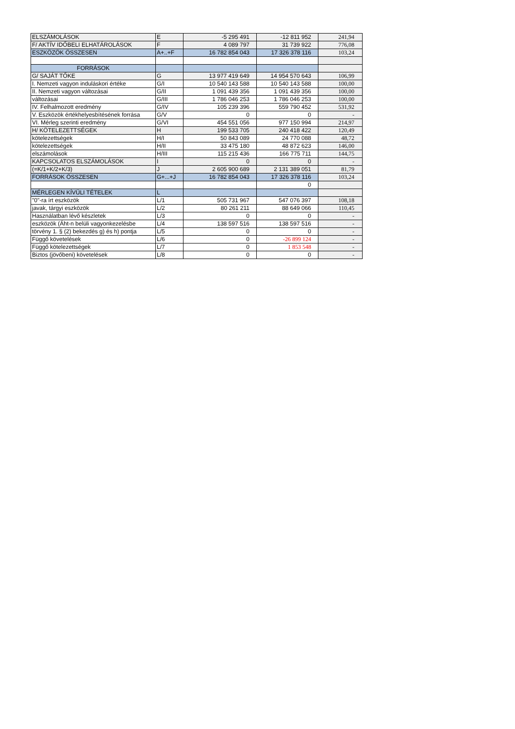| ELSZÁMOLÁSOK | E | -5 295 491 | -12 811 952 | 241,94 |
| F/ AKTÍV IDŐBELI ELHATÁROLÁSOK | F | 4 089 797 | 31 739 922 | 776,08 |
| ESZKÖZÖK ÖSSZESEN | A+..+F | 16 782 854 043 | 17 326 378 116 | 103,24 |
| FORRÁSOK | | | | |
| G/ SAJÁT TŐKE | G | 13 977 419 649 | 14 954 570 643 | 106,99 |
| I. Nemzeti vagyon induláskori értéke | G/I | 10 540 143 588 | 10 540 143 588 | 100,00 |
| II. Nemzeti vagyon változásai | G/II | 1 091 439 356 | 1 091 439 356 | 100,00 |
| változásai | G/III | 1 786 046 253 | 1 786 046 253 | 100,00 |
| IV. Felhalmozott eredmény | G/IV | 105 239 396 | 559 790 452 | 531,92 |
| V. Eszközök értékhelyesbítésének forrása | G/V | 0 | 0 | - |
| VI. Mérleg szerinti eredmény | G/VI | 454 551 056 | 977 150 994 | 214,97 |
| H/ KÖTELEZETTSÉGEK | H | 199 533 705 | 240 418 422 | 120,49 |
| kötelezettségek | H/I | 50 843 089 | 24 770 088 | 48,72 |
| kötelezettségek | H/II | 33 475 180 | 48 872 623 | 146,00 |
| elszámolások | H/III | 115 215 436 | 166 775 711 | 144,75 |
| KAPCSOLATOS ELSZÁMOLÁSOK | I | 0 | 0 | - |
| (=K/1+K/2+K/3) | J | 2 605 900 689 | 2 131 389 051 | 81,79 |
| FORRÁSOK ÖSSZESEN | G+...+J | 16 782 854 043 | 17 326 378 116 | 103,24 |
| | | | 0 | |
| MÉRLEGEN KÍVÜLI TÉTELEK | L | | | |
| "0"-ra írt eszközök | L/1 | 505 731 967 | 547 076 397 | 108,18 |
| javak, tárgyi eszközök | L/2 | 80 261 211 | 88 649 066 | 110,45 |
| Használatban lévő készletek | L/3 | 0 | 0 | - |
| eszközök (Áht-n belüli vagyonkezelésbe | L/4 | 138 597 516 | 138 597 516 | - |
| törvény 1. § (2) bekezdés g) és h) pontja | L/5 | 0 | 0 | - |
| Függő követelések | L/6 | 0 | -26 899 124 | - |
| Függő kötelezettségek | L/7 | 0 | 1 853 548 | - |
| Biztos (jövőbeni) követelések | L/8 | 0 | 0 | - |